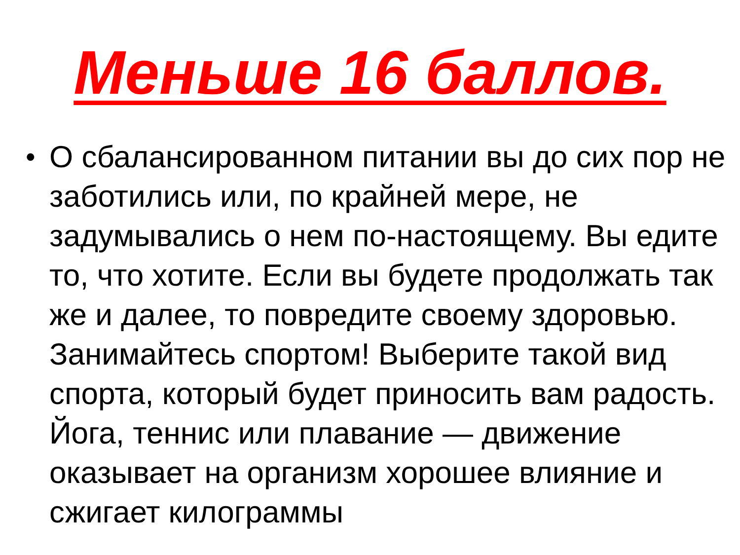Меньше 16 баллов.
• О сбалансированном питании вы до сих пор не заботились или, по крайней мере, не задумывались о нем по-настоящему. Вы едите то, что хотите. Если вы будете продолжать так же и далее, то повредите своему здоровью. Занимайтесь спортом! Выберите такой вид спорта, который будет приносить вам радость. Йога, теннис или плавание — движение оказывает на организм хорошее влияние и сжигает килограммы